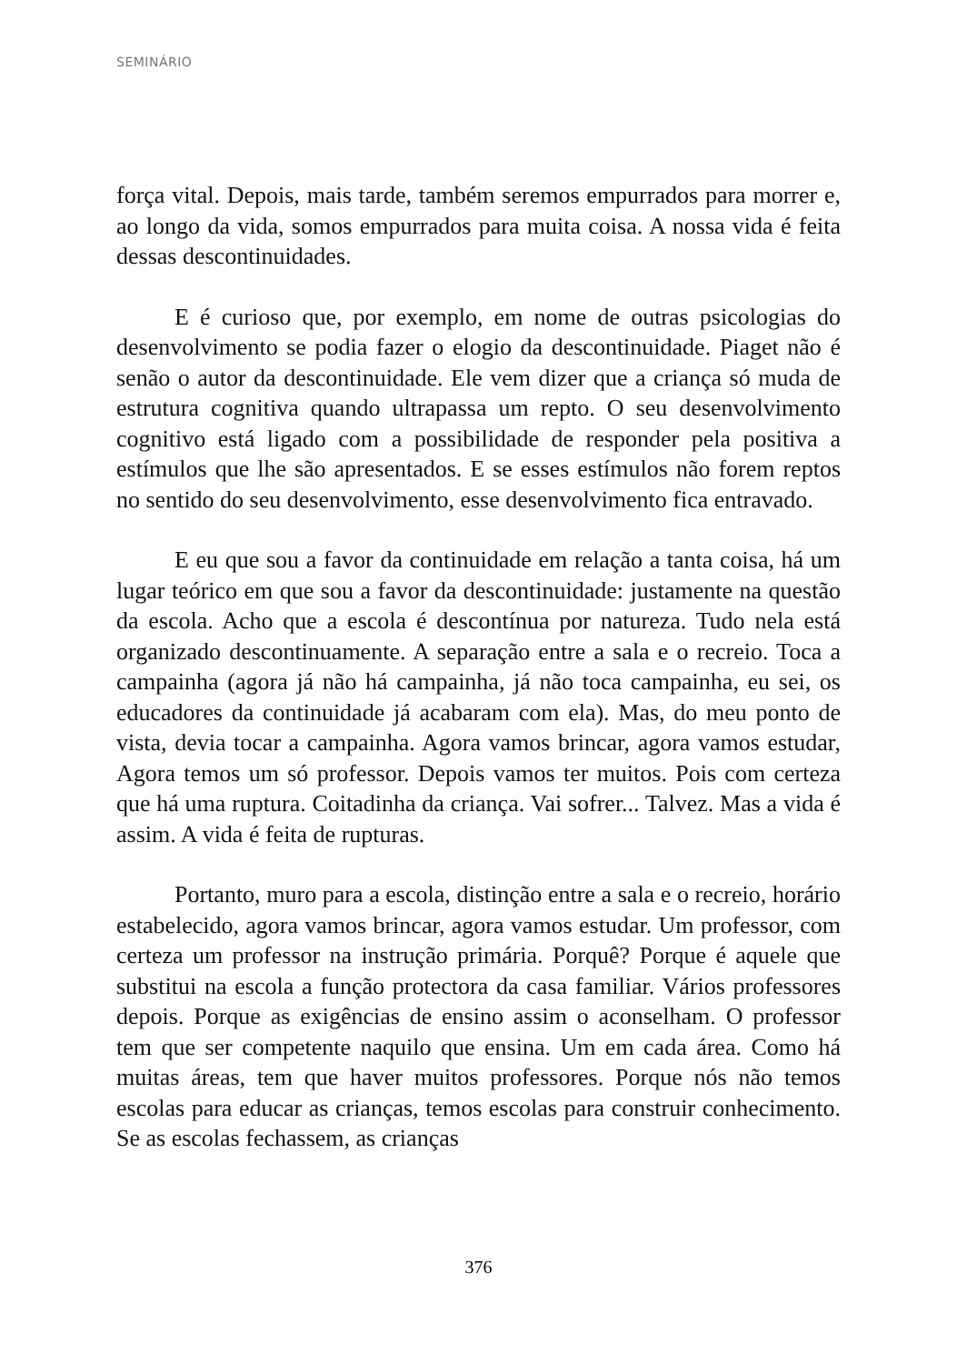SEMINÁRIO
força vital. Depois, mais tarde, também seremos empurrados para morrer e, ao longo da vida, somos empurrados para muita coisa. A nossa vida é feita dessas descontinuidades.
E é curioso que, por exemplo, em nome de outras psicologias do desenvolvimento se podia fazer o elogio da descontinuidade. Piaget não é senão o autor da descontinuidade. Ele vem dizer que a criança só muda de estrutura cognitiva quando ultrapassa um repto. O seu desenvolvimento cognitivo está ligado com a possibilidade de responder pela positiva a estímulos que lhe são apresentados. E se esses estímulos não forem reptos no sentido do seu desenvolvimento, esse desenvolvimento fica entravado.
E eu que sou a favor da continuidade em relação a tanta coisa, há um lugar teórico em que sou a favor da descontinuidade: justamente na questão da escola. Acho que a escola é descontínua por natureza. Tudo nela está organizado descontinuamente. A separação entre a sala e o recreio. Toca a campainha (agora já não há campainha, já não toca campainha, eu sei, os educadores da continuidade já acabaram com ela). Mas, do meu ponto de vista, devia tocar a campainha. Agora vamos brincar, agora vamos estudar, Agora temos um só professor. Depois vamos ter muitos. Pois com certeza que há uma ruptura. Coitadinha da criança. Vai sofrer... Talvez. Mas a vida é assim. A vida é feita de rupturas.
Portanto, muro para a escola, distinção entre a sala e o recreio, horário estabelecido, agora vamos brincar, agora vamos estudar. Um professor, com certeza um professor na instrução primária. Porquê? Porque é aquele que substitui na escola a função protectora da casa familiar. Vários professores depois. Porque as exigências de ensino assim o aconselham. O professor tem que ser competente naquilo que ensina. Um em cada área. Como há muitas áreas, tem que haver muitos professores. Porque nós não temos escolas para educar as crianças, temos escolas para construir conhecimento. Se as escolas fechassem, as crianças
376